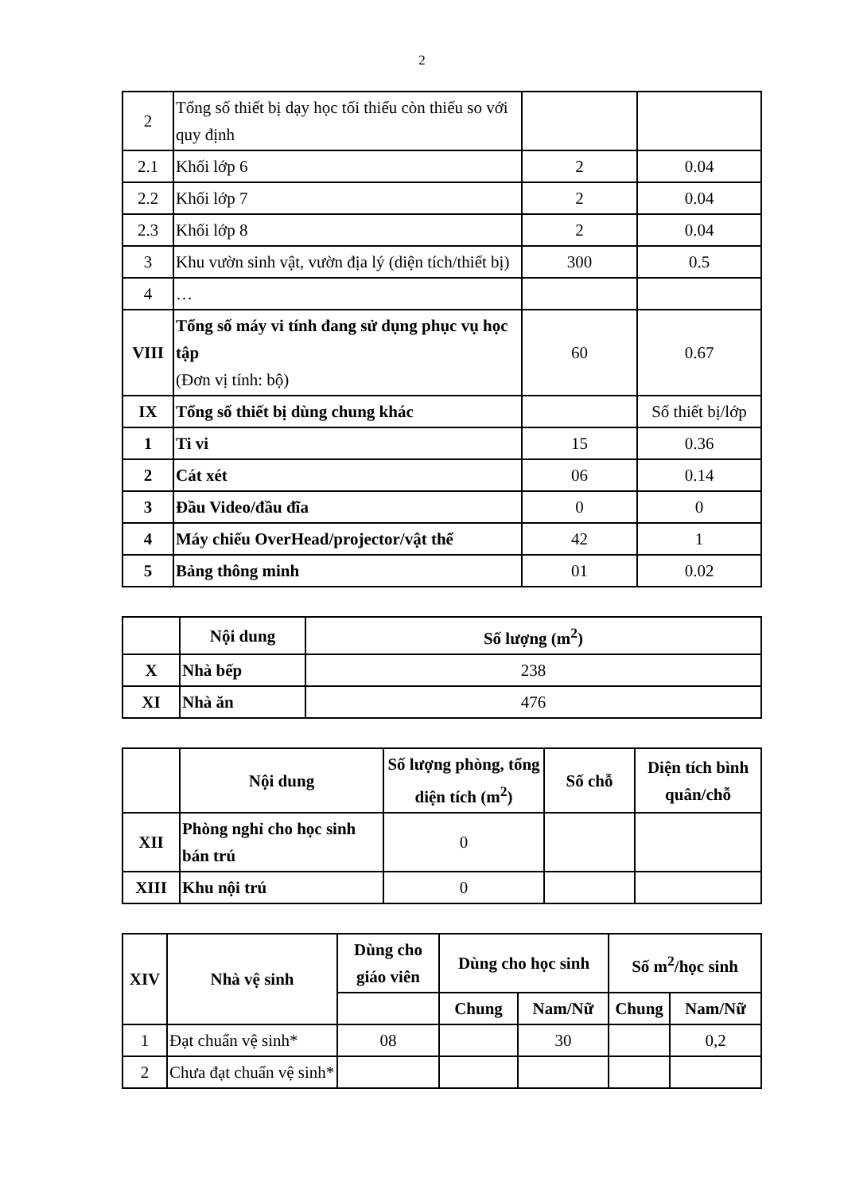2
| 2 | Tổng số thiết bị dạy học tối thiểu còn thiếu so với quy định | | |
| 2.1 | Khối lớp 6 | 2 | 0.04 |
| 2.2 | Khối lớp 7 | 2 | 0.04 |
| 2.3 | Khối lớp 8 | 2 | 0.04 |
| 3 | Khu vườn sinh vật, vườn địa lý (diện tích/thiết bị) | 300 | 0.5 |
| 4 | … | | |
| VIII | Tổng số máy vi tính đang sử dụng phục vụ học tập (Đơn vị tính: bộ) | 60 | 0.67 |
| IX | Tổng số thiết bị dùng chung khác | | Số thiết bị/lớp |
| 1 | Ti vi | 15 | 0.36 |
| 2 | Cát xét | 06 | 0.14 |
| 3 | Đầu Video/đầu đĩa | 0 | 0 |
| 4 | Máy chiếu OverHead/projector/vật thể | 42 | 1 |
| 5 | Bảng thông minh | 01 | 0.02 |
| | Nội dung | Số lượng (m<sup>2</sup>) |
| --- | --- | --- |
| X | Nhà bếp | 238 |
| XI | Nhà ăn | 476 |
| | Nội dung | Số lượng phòng, tổng diện tích (m<sup>2</sup>) | Số chỗ | Diện tích bình quân/chỗ |
| --- | --- | --- | --- | --- |
| XII | Phòng nghỉ cho học sinh bán trú | 0 | | |
| XIII | Khu nội trú | 0 | | |
| XIV | Nhà vệ sinh | Dùng cho giáo viên | Dùng cho học sinh | | Số m<sup>2</sup>/học sinh | |
| --- | --- | --- | --- | --- | --- | --- |
| | | | Chung | Nam/Nữ | Chung | Nam/Nữ |
| 1 | Đạt chuẩn vệ sinh* | 08 | | 30 | | 0,2 |
| 2 | Chưa đạt chuẩn vệ sinh* | | | | | |